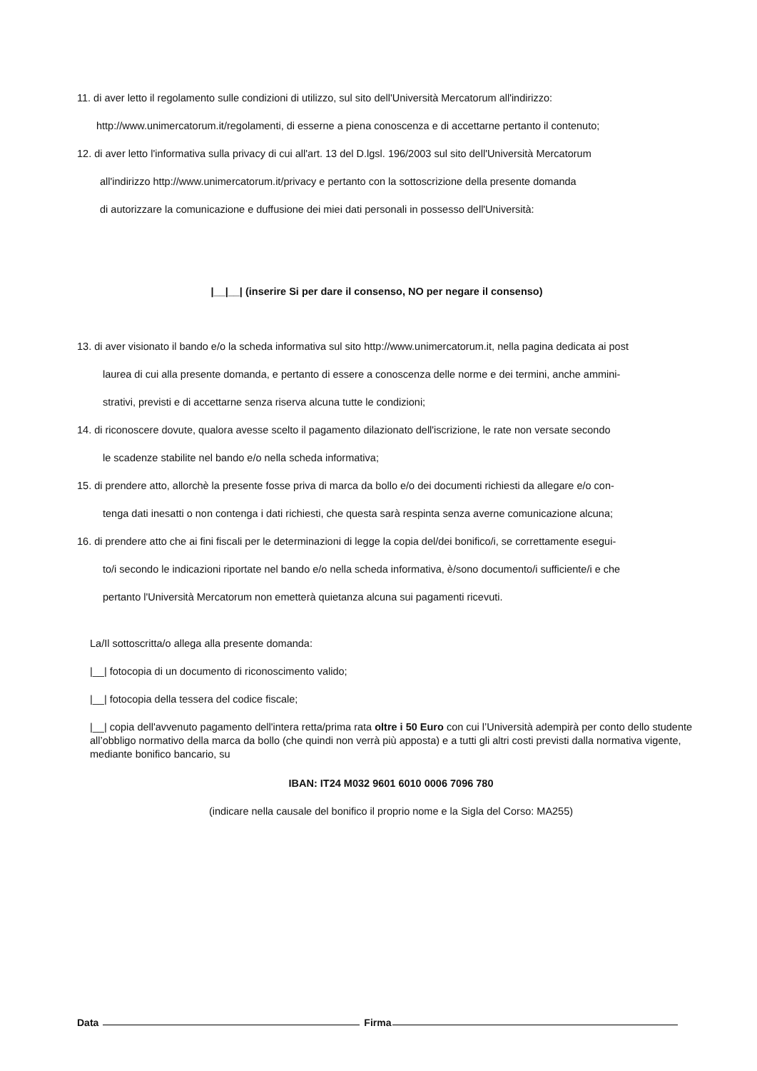11. di aver letto il regolamento sulle condizioni di utilizzo, sul sito dell'Università Mercatorum all'indirizzo:
http://www.unimercatorum.it/regolamenti, di esserne a piena conoscenza e di accettarne pertanto il contenuto;
12. di aver letto l'informativa sulla privacy di cui all'art. 13 del D.lgsl. 196/2003 sul sito dell'Università Mercatorum
all'indirizzo http://www.unimercatorum.it/privacy e pertanto con la sottoscrizione della presente domanda
di autorizzare la comunicazione e duffusione dei miei dati personali in possesso dell'Università:
|__|__| (inserire Si per dare il consenso, NO per negare il consenso)
13. di aver visionato il bando e/o la scheda informativa sul sito http://www.unimercatorum.it, nella pagina dedicata ai post
laurea di cui alla presente domanda, e pertanto di essere a conoscenza delle norme e dei termini, anche ammini-
strativi, previsti e di accettarne senza riserva alcuna tutte le condizioni;
14. di riconoscere dovute, qualora avesse scelto il pagamento dilazionato dell'iscrizione, le rate non versate secondo
le scadenze stabilite nel bando e/o nella scheda informativa;
15. di prendere atto, allorchè la presente fosse priva di marca da bollo e/o dei documenti richiesti da allegare e/o con-
tenga dati inesatti o non contenga i dati richiesti, che questa sarà respinta senza averne comunicazione alcuna;
16. di prendere atto che ai fini fiscali per le determinazioni di legge la copia del/dei bonifico/i, se correttamente esegui-
to/i secondo le indicazioni riportate nel bando e/o nella scheda informativa, è/sono documento/i sufficiente/i e che
pertanto l'Università Mercatorum non emetterà quietanza alcuna sui pagamenti ricevuti.
La/Il sottoscritta/o allega alla presente domanda:
|__| fotocopia di un documento di riconoscimento valido;
|__| fotocopia della tessera del codice fiscale;
|__| copia dell'avvenuto pagamento dell'intera retta/prima rata oltre i 50 Euro con cui l’Università adempirà per conto dello studente all’obbligo normativo della marca da bollo (che quindi non verrà più apposta) e a tutti gli altri costi previsti dalla normativa vigente, mediante bonifico bancario, su
IBAN: IT24 M032 9601 6010 0006 7096 780
(indicare nella causale del bonifico il proprio nome e la Sigla del Corso: MA255)
Data
Firma